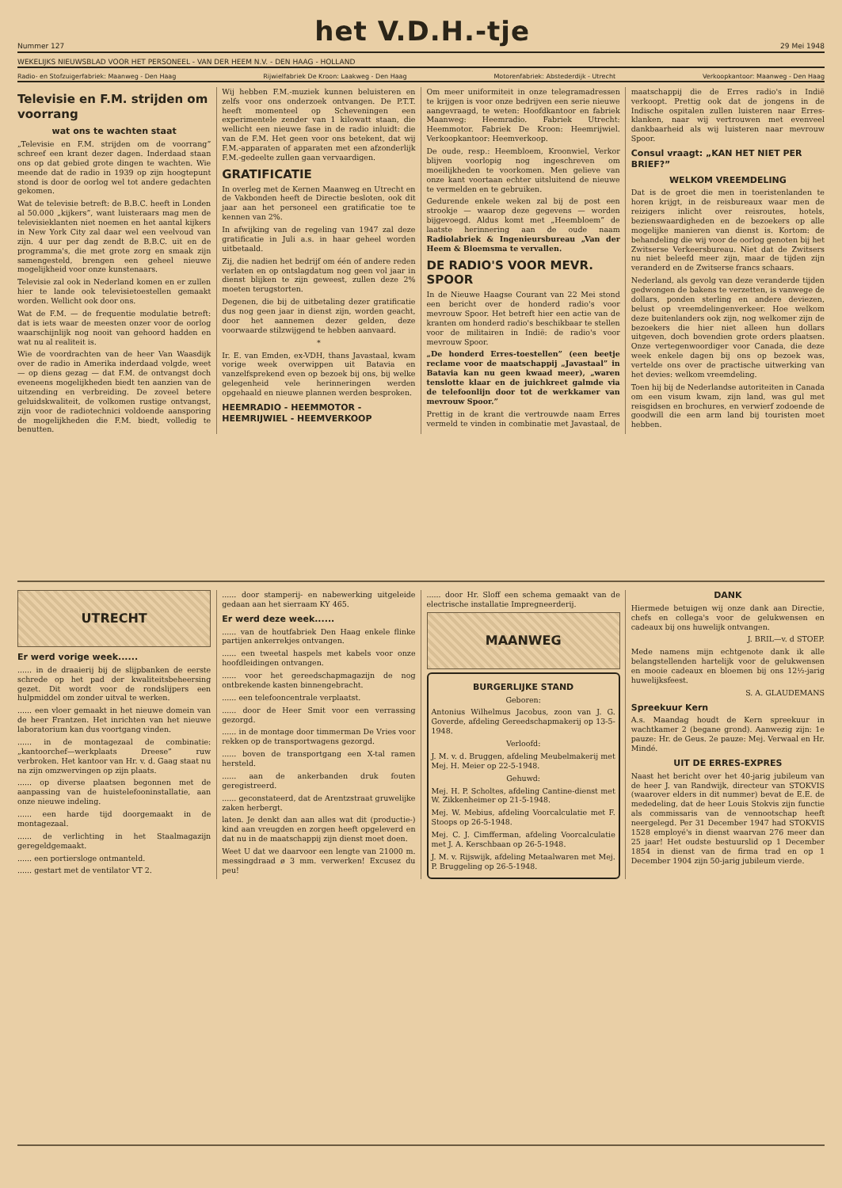Nummer 127
het V.D.H.-tje
29 Mei 1948
WEKELIJKS NIEUWSBLAD VOOR HET PERSONEEL - VAN DER HEEM N.V. - DEN HAAG - HOLLAND
Radio- en Stofzuigerfabriek: Maanweg - Den Haag Rijwielfabriek De Kroon: Laakweg - Den Haag Motorenfabriek: Abstederdijk - Utrecht Verkoopkantoor: Maanweg - Den Haag
Televisie en F.M. strijden om voorrang
wat ons te wachten staat
„Televisie en F.M. strijden om de voorrang” schreef een krant dezer dagen. Inderdaad staan ons op dat gebied grote dingen te wachten. Wie meende dat de radio in 1939 op zijn hoogtepunt stond is door de oorlog wel tot andere gedachten gekomen.
Wat de televisie betreft: de B.B.C. heeft in Londen al 50.000 „kijkers”, want luisteraars mag men de televisieklanten niet noemen en het aantal kijkers in New York City zal daar wel een veelvoud van zijn. 4 uur per dag zendt de B.B.C. uit en de programma's, die met grote zorg en smaak zijn samengesteld, brengen een geheel nieuwe mogelijkheid voor onze kunstenaars.
Televisie zal ook in Nederland komen en er zullen hier te lande ook televisietoestellen gemaakt worden. Wellicht ook door ons.
Wat de F.M. — de frequentie modulatie betreft: dat is iets waar de meesten onzer voor de oorlog waarschijnlijk nog nooit van gehoord hadden en wat nu al realiteit is.
Wie de voordrachten van de heer Van Waasdijk over de radio in Amerika inderdaad volgde, weet — op diens gezag — dat F.M. de ontvangst doch eveneens mogelijkheden biedt ten aanzien van de uitzending en verbreiding. De zoveel betere geluidskwaliteit, de volkomen rustige ontvangst, zijn voor de radiotechnici voldoende aansporing de mogelijkheden die F.M. biedt, volledig te benutten.
Wij hebben F.M.-muziek kunnen beluisteren en zelfs voor ons onderzoek ontvangen. De P.T.T. heeft momenteel op Scheveningen een experimentele zender van 1 kilowatt staan, die wellicht een nieuwe fase in de radio inluidt: die van de F.M. Het geen voor ons betekent, dat wij F.M.-apparaten of apparaten met een afzonderlijk F.M.-gedeelte zullen gaan vervaardigen.
GRATIFICATIE
In overleg met de Kernen Maanweg en Utrecht en de Vakbonden heeft de Directie besloten, ook dit jaar aan het personeel een gratificatie toe te kennen van 2%.
In afwijking van de regeling van 1947 zal deze gratificatie in Juli a.s. in haar geheel worden uitbetaald.
Zij, die nadien het bedrijf om één of andere reden verlaten en op ontslagdatum nog geen vol jaar in dienst blijken te zijn geweest, zullen deze 2% moeten terugstorten.
Degenen, die bij de uitbetaling dezer gratificatie dus nog geen jaar in dienst zijn, worden geacht, door het aannemen dezer gelden, deze voorwaarde stilzwijgend te hebben aanvaard.
*
Ir. E. van Emden, ex-VDH, thans Javastaal, kwam vorige week overwippen uit Batavia en vanzelfsprekend even op bezoek bij ons, bij welke gelegenheid vele herinneringen werden opgehaald en nieuwe plannen werden besproken.
HEEMRADIO - HEEMMOTOR - HEEMRIJWIEL - HEEMVERKOOP
Om meer uniformiteit in onze telegramadressen te krijgen is voor onze bedrijven een serie nieuwe aangevraagd, te weten: Hoofdkantoor en fabriek Maanweg: Heemradio. Fabriek Utrecht: Heemmotor. Fabriek De Kroon: Heemrijwiel. Verkoopkantoor: Heemverkoop.
De oude, resp.: Heembloem, Kroonwiel, Verkor blijven voorlopig nog ingeschreven om moeilijkheden te voorkomen. Men gelieve van onze kant voortaan echter uitsluitend de nieuwe te vermelden en te gebruiken.
Gedurende enkele weken zal bij de post een strookje — waarop deze gegevens — worden bijgevoegd. Aldus komt met „Heembloem” de laatste herinnering aan de oude naam Radiolabriek & Ingenieursbureau „Van der Heem & Bloemsma te vervallen.
DE RADIO'S VOOR MEVR. SPOOR
In de Nieuwe Haagse Courant van 22 Mei stond een bericht over de honderd radio's voor mevrouw Spoor. Het betreft hier een actie van de kranten om honderd radio's beschikbaar te stellen voor de militairen in Indië: de radio's voor mevrouw Spoor.
„De honderd Erres-toestellen” (een beetje reclame voor de maatschappij „Javastaal” in Batavia kan nu geen kwaad meer), „waren tenslotte klaar en de juichkreet galmde via de telefoonlijn door tot de werkkamer van mevrouw Spoor.”
Prettig in de krant die vertrouwde naam Erres vermeld te vinden in combinatie met Javastaal, de maatschappij die de Erres radio's in Indië verkoopt. Prettig ook dat de jongens in de Indische ospitalen zullen luisteren naar Erres-klanken, naar wij vertrouwen met evenveel dankbaarheid als wij luisteren naar mevrouw Spoor.
Consul vraagt: „KAN HET NIET PER BRIEF?”
WELKOM VREEMDELING
Dat is de groet die men in toeristenlanden te horen krijgt, in de reisbureaux waar men de reizigers inlicht over reisroutes, hotels, bezienswaardigheden en de bezoekers op alle mogelijke manieren van dienst is. Kortom: de behandeling die wij voor de oorlog genoten bij het Zwitserse Verkeersbureau. Niet dat de Zwitsers nu niet beleefd meer zijn, maar de tijden zijn veranderd en de Zwitserse francs schaars.
Nederland, als gevolg van deze veranderde tijden gedwongen de bakens te verzetten, is vanwege de dollars, ponden sterling en andere deviezen, belust op vreemdelingenverkeer. Hoe welkom deze buitenlanders ook zijn, nog welkomer zijn de bezoekers die hier niet alleen hun dollars uitgeven, doch bovendien grote orders plaatsen. Onze vertegenwoordiger voor Canada, die deze week enkele dagen bij ons op bezoek was, vertelde ons over de practische uitwerking van het devies: welkom vreemdeling.
Toen hij bij de Nederlandse autoriteiten in Canada om een visum kwam, zijn land, was gul met reisgidsen en brochures, en verwierf zodoende de goodwill die een arm land bij touristen moet hebben.
UTRECHT
Er werd vorige week......
...... in de draaierij bij de slijpbanken de eerste schrede op het pad der kwaliteitsbeheersing gezet. Dit wordt voor de rondslijpers een hulpmiddel om zonder uitval te werken.
...... een vloer gemaakt in het nieuwe domein van de heer Frantzen. Het inrichten van het nieuwe laboratorium kan dus voortgang vinden.
...... in de montagezaal de combinatie: „kantoorchef—werkplaats Dreese” ruw verbroken. Het kantoor van Hr. v. d. Gaag staat nu na zijn omzwervingen op zijn plaats.
...... op diverse plaatsen begonnen met de aanpassing van de huistelefooninstallatie, aan onze nieuwe indeling.
...... een harde tijd doorgemaakt in de montagezaal.
...... de verlichting in het Staalmagazijn geregeldgemaakt.
...... een portiersloge ontmanteld.
...... gestart met de ventilator VT 2.
...... door stamperij- en nabewerking uitgeleide gedaan aan het sierraam KY 465.
Er werd deze week......
...... van de houtfabriek Den Haag enkele flinke partijen ankerrekjes ontvangen.
...... een tweetal haspels met kabels voor onze hoofdleidingen ontvangen.
...... voor het gereedschapmagazijn de nog ontbrekende kasten binnengebracht.
...... een telefooncentrale verplaatst.
...... door de Heer Smit voor een verrassing gezorgd.
...... in de montage door timmerman De Vries voor rekken op de transportwagens gezorgd.
...... boven de transportgang een X-tal ramen hersteld.
...... aan de ankerbanden druk fouten geregistreerd.
...... geconstateerd, dat de Arentzstraat gruwelijke zaken herbergt.
laten. Je denkt dan aan alles wat dit (productie-) kind aan vreugden en zorgen heeft opgeleverd en dat nu in de maatschappij zijn dienst moet doen.
Weet U dat we daarvoor een lengte van 21000 m. messingdraad ø 3 mm. verwerken! Excusez du peu!
...... door Hr. Sloff een schema gemaakt van de electrische installatie Impregneerderij.
MAANWEG
BURGERLIJKE STAND
Geboren:
Antonius Wilhelmus Jacobus, zoon van J. G. Goverde, afdeling Gereedschapmakerij op 13-5-1948.
Verloofd:
J. M. v. d. Bruggen, afdeling Meubelmakerij met Mej. H. Meier op 22-5-1948.
Gehuwd:
Mej. H. P. Scholtes, afdeling Cantine-dienst met W. Zikkenheimer op 21-5-1948.
Mej. W. Mebius, afdeling Voorcalculatie met F. Stoops op 26-5-1948.
Mej. C. J. Cimfferman, afdeling Voorcalculatie met J. A. Kerschbaan op 26-5-1948.
J. M. v. Rijswijk, afdeling Metaalwaren met Mej. P. Bruggeling op 26-5-1948.
DANK
Hiermede betuigen wij onze dank aan Directie, chefs en collega's voor de gelukwensen en cadeaux bij ons huwelijk ontvangen.
J. BRIL—v. d STOEP.
Mede namens mijn echtgenote dank ik alle belangstellenden hartelijk voor de gelukwensen en mooie cadeaux en bloemen bij ons 12½-jarig huwelijksfeest.
S. A. GLAUDEMANS
Spreekuur Kern
A.s. Maandag houdt de Kern spreekuur in wachtkamer 2 (begane grond). Aanwezig zijn: 1e pauze: Hr. de Geus. 2e pauze: Mej. Verwaal en Hr. Mindé.
UIT DE ERRES-EXPRES
Naast het bericht over het 40-jarig jubileum van de heer J. van Randwijk, directeur van STOKVIS (waarover elders in dit nummer) bevat de E.E. de mededeling, dat de heer Louis Stokvis zijn functie als commissaris van de vennootschap heeft neergelegd. Per 31 December 1947 had STOKVIS 1528 employé's in dienst waarvan 276 meer dan 25 jaar! Het oudste bestuurslid op 1 December 1854 in dienst van de firma trad en op 1 December 1904 zijn 50-jarig jubileum vierde.